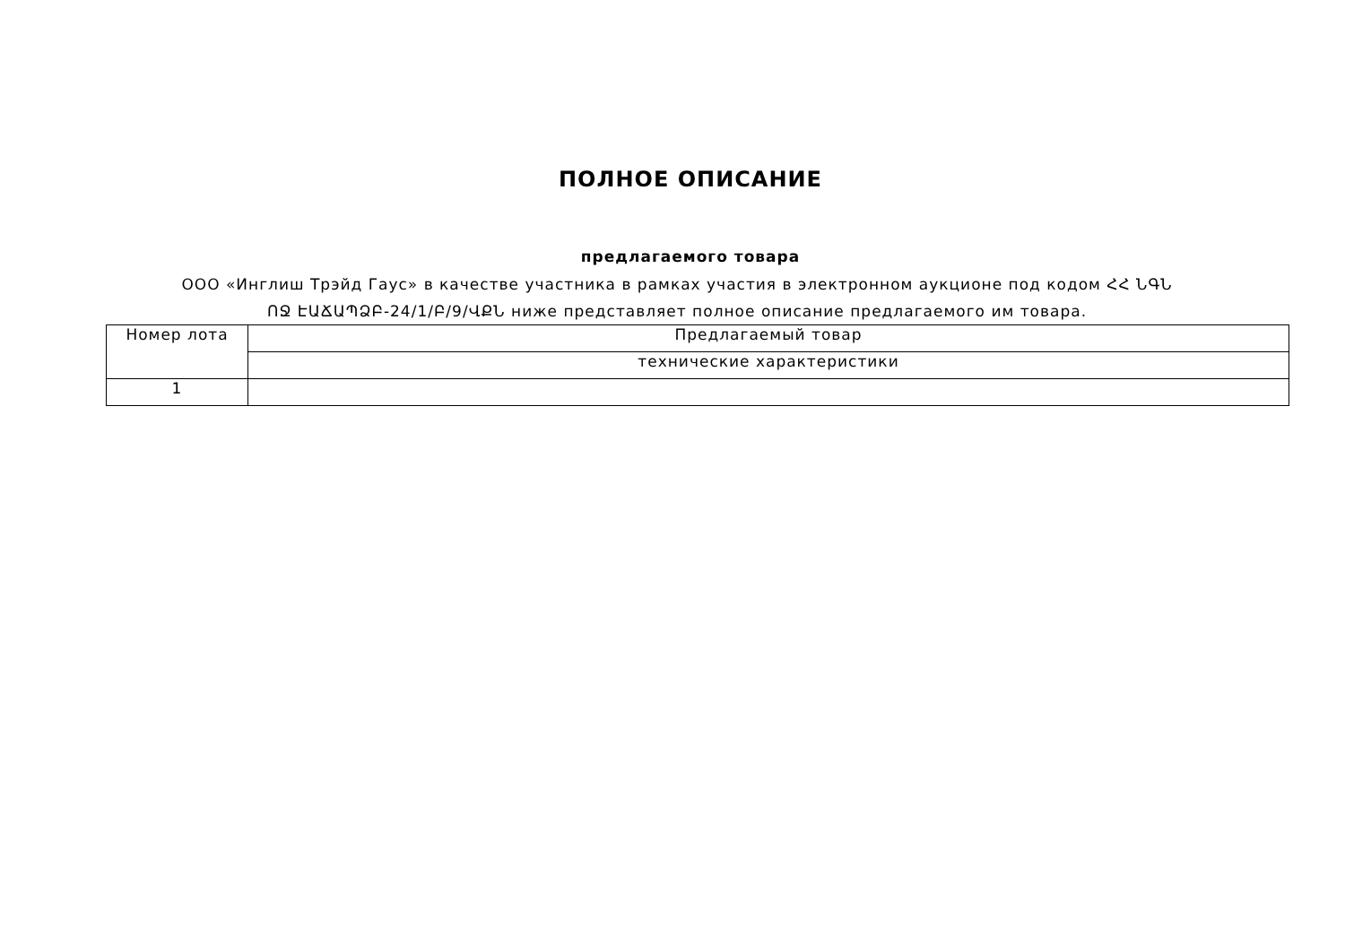ПОЛНОЕ ОПИСАНИЕ
предлагаемого товара
ООО «Инглиш Трэйд Гаус» в качестве участника в рамках участия в электронном аукционе под кодом ՀՀ ՆԳՆ ՈՋ ԷԱՃԱՊՁԲ-24/1/Բ/9/ՎՔՆ ниже представляет полное описание предлагаемого им товара.
| Номер лота | Предлагаемый товар |
| --- | --- |
| | технические характеристики |
| 1 | |